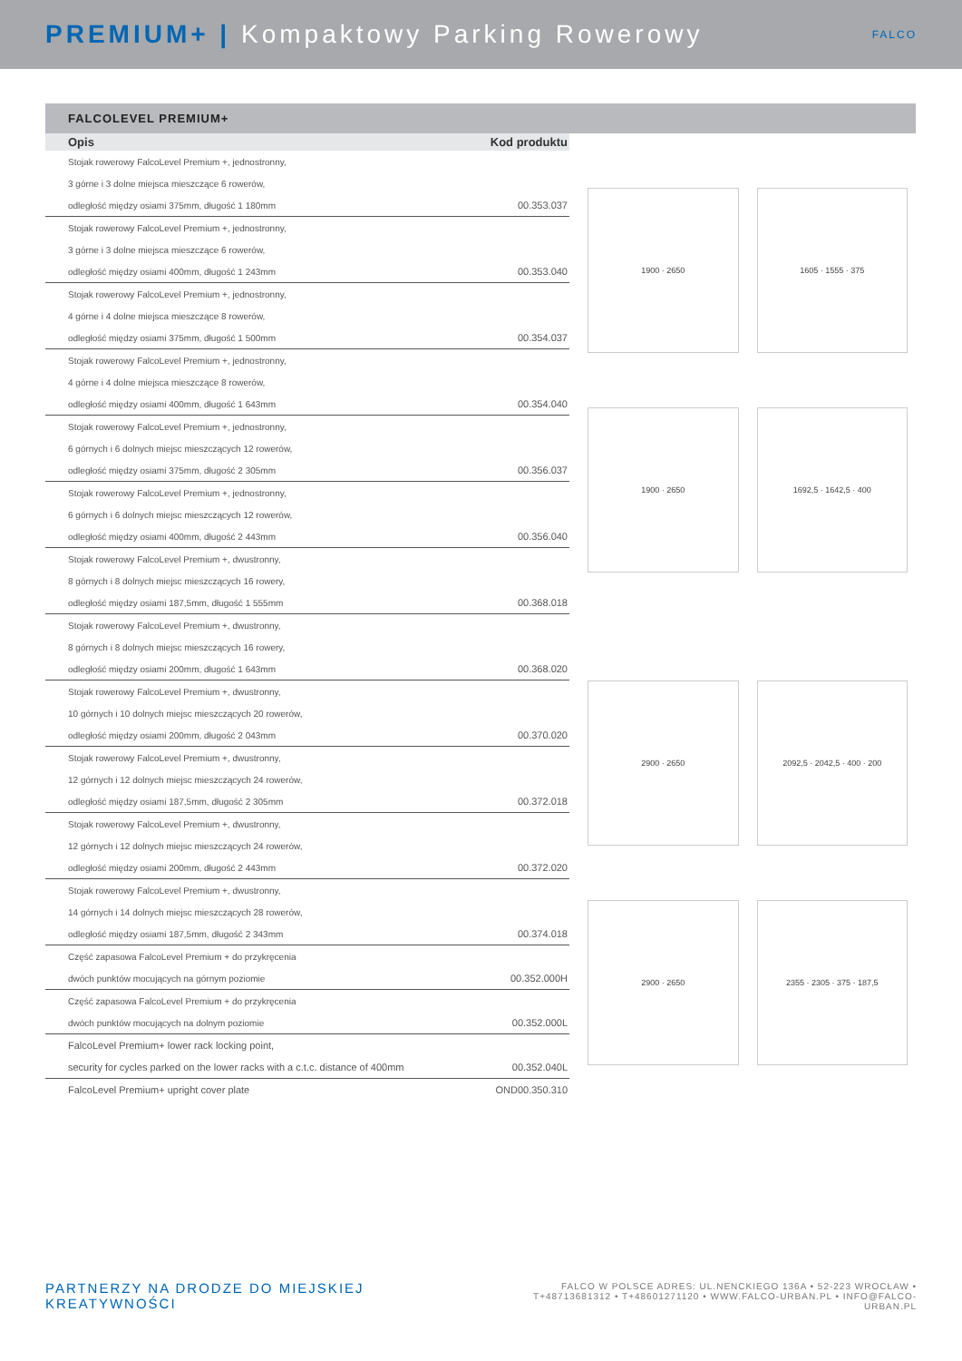PREMIUM+ | Kompaktowy Parking Rowerowy
FALCO
FALCOLEVEL PREMIUM+
| Opis | Kod produktu |
| --- | --- |
| Stojak rowerowy FalcoLevel Premium +, jednostronny, | |
| 3 górne i 3 dolne miejsca mieszczące 6 rowerów, | |
| odległość między osiami 375mm, długość 1 180mm | 00.353.037 |
| Stojak rowerowy FalcoLevel Premium +, jednostronny, | |
| 3 górne i 3 dolne miejsca mieszczące 6 rowerów, | |
| odległość między osiami 400mm, długość 1 243mm | 00.353.040 |
| Stojak rowerowy FalcoLevel Premium +, jednostronny, | |
| 4 górne i 4 dolne miejsca mieszczące 8 rowerów, | |
| odległość między osiami 375mm, długość 1 500mm | 00.354.037 |
| Stojak rowerowy FalcoLevel Premium +, jednostronny, | |
| 4 górne i 4 dolne miejsca mieszczące 8 rowerów, | |
| odległość między osiami 400mm, długość 1 643mm | 00.354.040 |
| Stojak rowerowy FalcoLevel Premium +, jednostronny, | |
| 6 górnych i 6 dolnych miejsc mieszczących 12 rowerów, | |
| odległość między osiami 375mm, długość 2 305mm | 00.356.037 |
| Stojak rowerowy FalcoLevel Premium +, jednostronny, | |
| 6 górnych i 6 dolnych miejsc mieszczących 12 rowerów, | |
| odległość między osiami 400mm, długość 2 443mm | 00.356.040 |
| Stojak rowerowy FalcoLevel Premium +, dwustronny, | |
| 8 górnych i 8 dolnych miejsc mieszczących 16 rowery, | |
| odległość między osiami 187,5mm, długość 1 555mm | 00.368.018 |
| Stojak rowerowy FalcoLevel Premium +, dwustronny, | |
| 8 górnych i 8 dolnych miejsc mieszczących 16 rowery, | |
| odległość między osiami 200mm, długość 1 643mm | 00.368.020 |
| Stojak rowerowy FalcoLevel Premium +, dwustronny, | |
| 10 górnych i 10 dolnych miejsc mieszczących 20 rowerów, | |
| odległość między osiami 200mm, długość 2 043mm | 00.370.020 |
| Stojak rowerowy FalcoLevel Premium +, dwustronny, | |
| 12 górnych i 12 dolnych miejsc mieszczących 24 rowerów, | |
| odległość między osiami 187,5mm, długość 2 305mm | 00.372.018 |
| Stojak rowerowy FalcoLevel Premium +, dwustronny, | |
| 12 górnych i 12 dolnych miejsc mieszczących 24 rowerów, | |
| odległość między osiami 200mm, długość 2 443mm | 00.372.020 |
| Stojak rowerowy FalcoLevel Premium +, dwustronny, | |
| 14 górnych i 14 dolnych miejsc mieszczących 28 rowerów, | |
| odległość między osiami 187,5mm, długość 2 343mm | 00.374.018 |
| Część zapasowa FalcoLevel Premium + do przykręcenia | |
| dwóch punktów mocujących na górnym poziomie | 00.352.000H |
| Część zapasowa FalcoLevel Premium + do przykręcenia | |
| dwóch punktów mocujących na dolnym poziomie | 00.352.000L |
| FalcoLevel Premium+ lower rack locking point, | |
| security for cycles parked on the lower racks with a c.t.c. distance of 400mm | 00.352.040L |
| FalcoLevel Premium+ upright cover plate | OND00.350.310 |
1900 · 2650
1605 · 1555 · 375
1900 · 2650
1692,5 · 1642,5 · 400
2900 · 2650
2092,5 · 2042,5 · 400 · 200
2900 · 2650
2355 · 2305 · 375 · 187,5
PARTNERZY NA DRODZE DO MIEJSKIEJ KREATYWNOŚCI
FALCO W POLSCE ADRES: UL.NENCKIEGO 136A • 52-223 WROCŁAW •
T+48713681312 • T+48601271120 • WWW.FALCO-URBAN.PL • INFO@FALCO-URBAN.PL